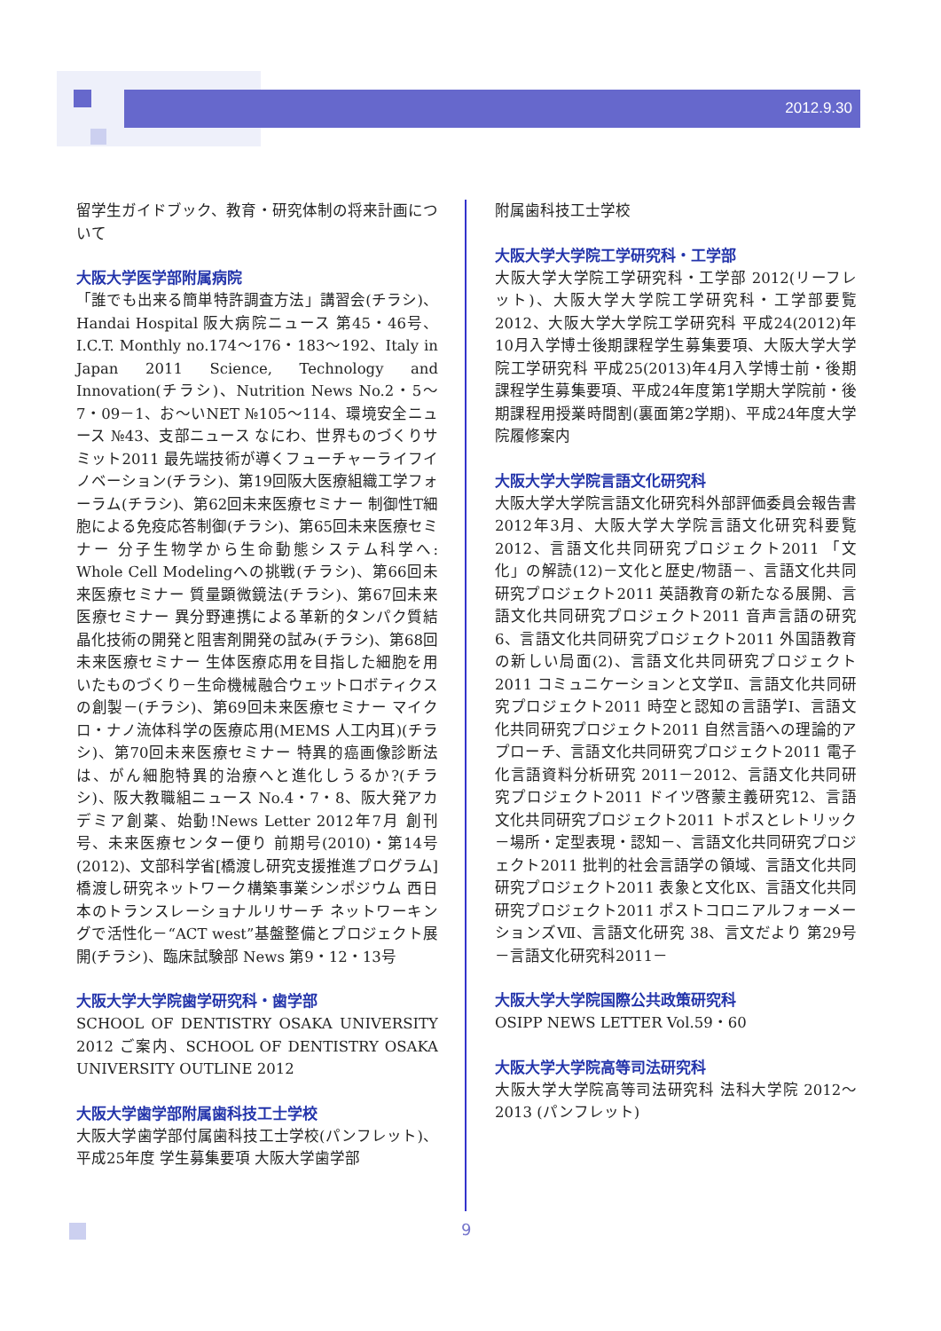2012.9.30
留学生ガイドブック、教育・研究体制の将来計画について
大阪大学医学部附属病院
「誰でも出来る簡単特許調査方法」講習会(チラシ)、Handai Hospital 阪大病院ニュース 第45・46号、I.C.T. Monthly no.174～176・183～192、Italy in Japan 2011 Science, Technology and Innovation(チラシ)、Nutrition News No.2・5～7・09－1、お～いNET №105～114、環境安全ニュース №43、支部ニュース なにわ、世界ものづくりサミット2011 最先端技術が導くフューチャーライフイノベーション(チラシ)、第19回阪大医療組織工学フォーラム(チラシ)、第62回未来医療セミナー 制御性T細胞による免疫応答制御(チラシ)、第65回未来医療セミナー 分子生物学から生命動態システム科学へ: Whole Cell Modelingへの挑戦(チラシ)、第66回未来医療セミナー 質量顕微鏡法(チラシ)、第67回未来医療セミナー 異分野連携による革新的タンパク質結晶化技術の開発と阻害剤開発の試み(チラシ)、第68回未来医療セミナー 生体医療応用を目指した細胞を用いたものづくり－生命機械融合ウェットロボティクスの創製－(チラシ)、第69回未来医療セミナー マイクロ・ナノ流体科学の医療応用(MEMS 人工内耳)(チラシ)、第70回未来医療セミナー 特異的癌画像診断法は、がん細胞特異的治療へと進化しうるか?(チラシ)、阪大教職組ニュース No.4・7・8、阪大発アカデミア創薬、始動!News Letter 2012年7月 創刊号、未来医療センター便り 前期号(2010)・第14号(2012)、文部科学省[橋渡し研究支援推進プログラム]橋渡し研究ネットワーク構築事業シンポジウム 西日本のトランスレーショナルリサーチ ネットワーキングで活性化－“ACT west”基盤整備とプロジェクト展開(チラシ)、臨床試験部 News 第9・12・13号
大阪大学大学院歯学研究科・歯学部
SCHOOL OF DENTISTRY OSAKA UNIVERSITY 2012 ご案内、SCHOOL OF DENTISTRY OSAKA UNIVERSITY OUTLINE 2012
大阪大学歯学部附属歯科技工士学校
大阪大学歯学部付属歯科技工士学校(パンフレット)、平成25年度 学生募集要項 大阪大学歯学部
附属歯科技工士学校
大阪大学大学院工学研究科・工学部
大阪大学大学院工学研究科・工学部 2012(リーフレット)、大阪大学大学院工学研究科・工学部要覧 2012、大阪大学大学院工学研究科 平成24(2012)年10月入学博士後期課程学生募集要項、大阪大学大学院工学研究科 平成25(2013)年4月入学博士前・後期課程学生募集要項、平成24年度第1学期大学院前・後期課程用授業時間割(裏面第2学期)、平成24年度大学院履修案内
大阪大学大学院言語文化研究科
大阪大学大学院言語文化研究科外部評価委員会報告書 2012年3月、大阪大学大学院言語文化研究科要覧 2012、言語文化共同研究プロジェクト2011 「文化」の解読(12)－文化と歴史/物語－、言語文化共同研究プロジェクト2011 英語教育の新たなる展開、言語文化共同研究プロジェクト2011 音声言語の研究6、言語文化共同研究プロジェクト2011 外国語教育の新しい局面(2)、言語文化共同研究プロジェクト2011 コミュニケーションと文学Ⅱ、言語文化共同研究プロジェクト2011 時空と認知の言語学Ⅰ、言語文化共同研究プロジェクト2011 自然言語への理論的アプローチ、言語文化共同研究プロジェクト2011 電子化言語資料分析研究 2011－2012、言語文化共同研究プロジェクト2011 ドイツ啓蒙主義研究12、言語文化共同研究プロジェクト2011 トポスとレトリック－場所・定型表現・認知－、言語文化共同研究プロジェクト2011 批判的社会言語学の領域、言語文化共同研究プロジェクト2011 表象と文化Ⅸ、言語文化共同研究プロジェクト2011 ポストコロニアルフォーメーションズⅦ、言語文化研究 38、言文だより 第29号－言語文化研究科2011－
大阪大学大学院国際公共政策研究科
OSIPP NEWS LETTER Vol.59・60
大阪大学大学院高等司法研究科
大阪大学大学院高等司法研究科 法科大学院 2012～2013 (パンフレット)
9